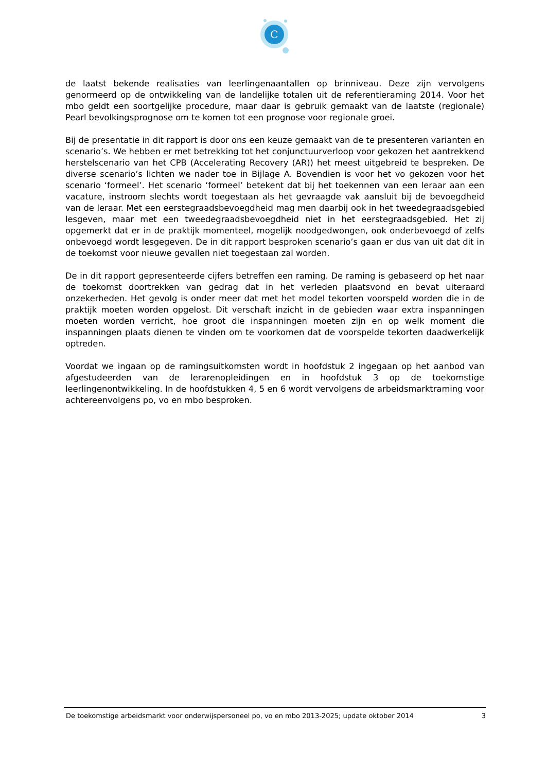C
de laatst bekende realisaties van leerlingenaantallen op brinniveau. Deze zijn vervolgens genormeerd op de ontwikkeling van de landelijke totalen uit de referentieraming 2014. Voor het mbo geldt een soortgelijke procedure, maar daar is gebruik gemaakt van de laatste (regionale) Pearl bevolkingsprognose om te komen tot een prognose voor regionale groei.
Bij de presentatie in dit rapport is door ons een keuze gemaakt van de te presenteren varianten en scenario’s. We hebben er met betrekking tot het conjunctuurverloop voor gekozen het aantrekkend herstelscenario van het CPB (Accelerating Recovery (AR)) het meest uitgebreid te bespreken. De diverse scenario’s lichten we nader toe in Bijlage A. Bovendien is voor het vo gekozen voor het scenario ‘formeel’. Het scenario ‘formeel’ betekent dat bij het toekennen van een leraar aan een vacature, instroom slechts wordt toegestaan als het gevraagde vak aansluit bij de bevoegdheid van de leraar. Met een eerstegraadsbevoegdheid mag men daarbij ook in het tweedegraadsgebied lesgeven, maar met een tweedegraadsbevoegdheid niet in het eerstegraadsgebied. Het zij opgemerkt dat er in de praktijk momenteel, mogelijk noodgedwongen, ook onderbevoegd of zelfs onbevoegd wordt lesgegeven. De in dit rapport besproken scenario’s gaan er dus van uit dat dit in de toekomst voor nieuwe gevallen niet toegestaan zal worden.
De in dit rapport gepresenteerde cijfers betreffen een raming. De raming is gebaseerd op het naar de toekomst doortrekken van gedrag dat in het verleden plaatsvond en bevat uiteraard onzekerheden. Het gevolg is onder meer dat met het model tekorten voorspeld worden die in de praktijk moeten worden opgelost. Dit verschaft inzicht in de gebieden waar extra inspanningen moeten worden verricht, hoe groot die inspanningen moeten zijn en op welk moment die inspanningen plaats dienen te vinden om te voorkomen dat de voorspelde tekorten daadwerkelijk optreden.
Voordat we ingaan op de ramingsuitkomsten wordt in hoofdstuk 2 ingegaan op het aanbod van afgestudeerden van de lerarenopleidingen en in hoofdstuk 3 op de toekomstige leerlingenontwikkeling. In de hoofdstukken 4, 5 en 6 wordt vervolgens de arbeidsmarktraming voor achtereenvolgens po, vo en mbo besproken.
De toekomstige arbeidsmarkt voor onderwijspersoneel po, vo en mbo 2013-2025; update oktober 2014 3